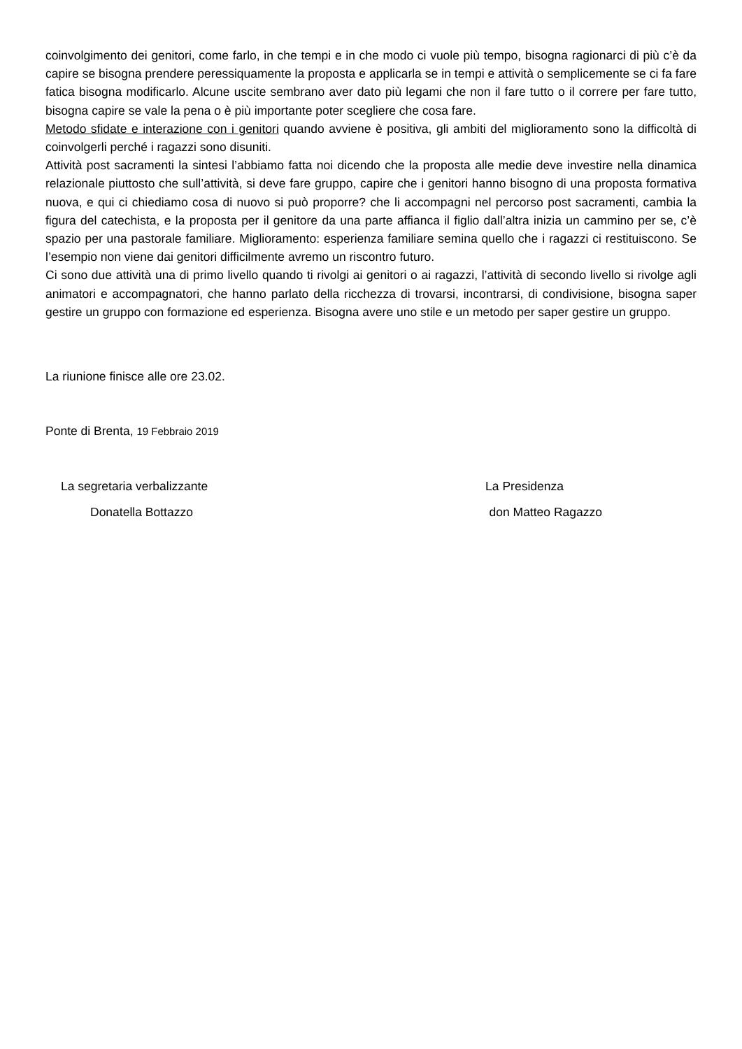coinvolgimento dei genitori, come farlo, in che tempi e in che modo ci vuole più tempo, bisogna ragionarci di più c’è da capire se bisogna prendere peressiquamente la proposta e applicarla se in tempi e attività o semplicemente se ci fa fare fatica bisogna modificarlo. Alcune uscite sembrano aver dato più legami che non il fare tutto o il correre per fare tutto, bisogna capire se vale la pena o è più importante poter scegliere che cosa fare.
Metodo sfidate e interazione con i genitori quando avviene è positiva, gli ambiti del miglioramento sono la difficoltà di coinvolgerli perché i ragazzi sono disuniti.
Attività post sacramenti la sintesi l’abbiamo fatta noi dicendo che la proposta alle medie deve investire nella dinamica relazionale piuttosto che sull’attività, si deve fare gruppo, capire che i genitori hanno bisogno di una proposta formativa nuova, e qui ci chiediamo cosa di nuovo si può proporre? che li accompagni nel percorso post sacramenti, cambia la figura del catechista, e la proposta per il genitore da una parte affianca il figlio dall’altra inizia un cammino per se, c’è spazio per una pastorale familiare. Miglioramento: esperienza familiare semina quello che i ragazzi ci restituiscono. Se l’esempio non viene dai genitori difficilmente avremo un riscontro futuro.
Ci sono due attività una di primo livello quando ti rivolgi ai genitori o ai ragazzi, l’attività di secondo livello si rivolge agli animatori e accompagnatori, che hanno parlato della ricchezza di trovarsi, incontrarsi, di condivisione, bisogna saper gestire un gruppo con formazione ed esperienza. Bisogna avere uno stile e un metodo per saper gestire un gruppo.
La riunione finisce alle ore 23.02.
Ponte di Brenta, 19 Febbraio 2019
La segretaria verbalizzante La Presidenza
Donatella Bottazzo don Matteo Ragazzo